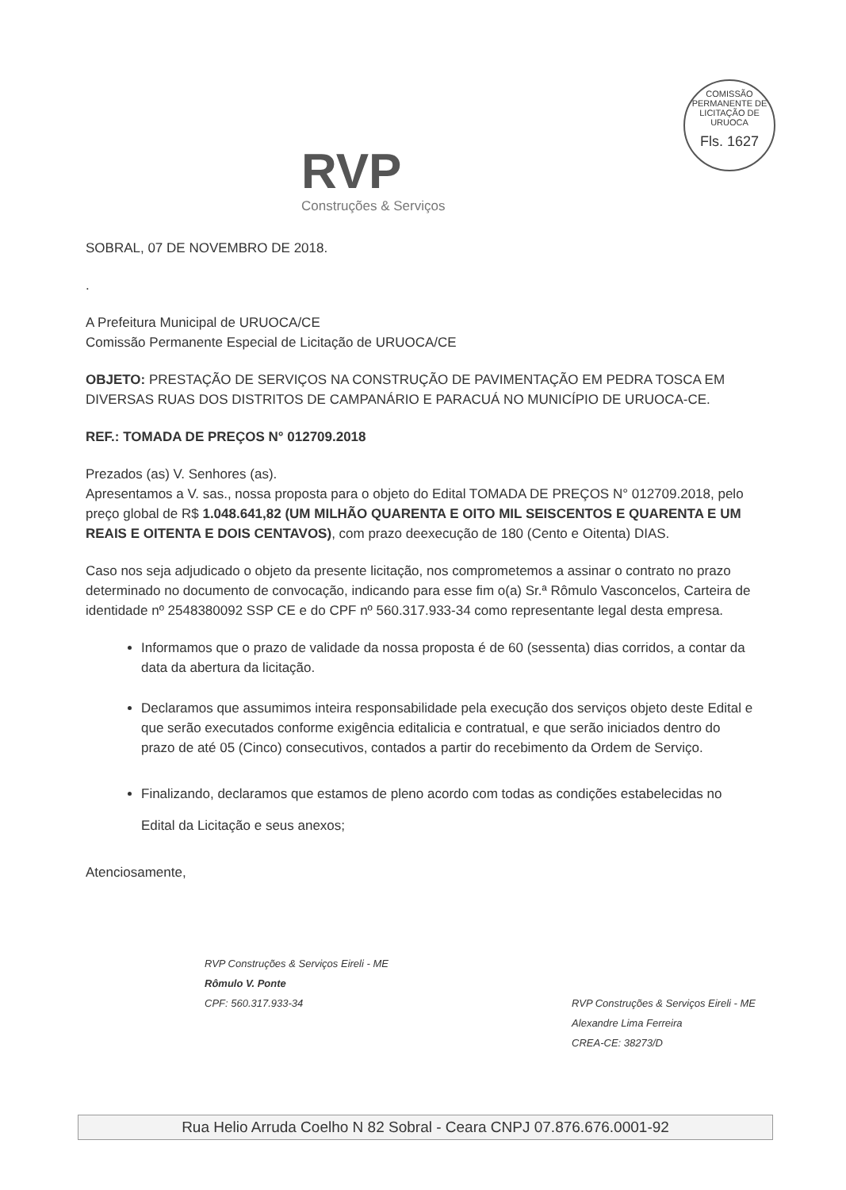RVP
Construções & Serviços
COMISSÃO PERMANENTE DE LICITAÇÃO DE URUOCA
Fls. 1627
SOBRAL, 07 DE NOVEMBRO DE 2018.
.
A Prefeitura Municipal de URUOCA/CE
Comissão Permanente Especial de Licitação de URUOCA/CE
OBJETO: PRESTAÇÃO DE SERVIÇOS NA CONSTRUÇÃO DE PAVIMENTAÇÃO EM PEDRA TOSCA EM DIVERSAS RUAS DOS DISTRITOS DE CAMPANÁRIO E PARACUÁ NO MUNICÍPIO DE URUOCA-CE.
REF.: TOMADA DE PREÇOS N° 012709.2018
Prezados (as) V. Senhores (as).
Apresentamos a V. sas., nossa proposta para o objeto do Edital TOMADA DE PREÇOS N° 012709.2018, pelo preço global de R$ 1.048.641,82 (UM MILHÃO QUARENTA E OITO MIL SEISCENTOS E QUARENTA E UM REAIS E OITENTA E DOIS CENTAVOS), com prazo deexecução de 180 (Cento e Oitenta) DIAS.
Caso nos seja adjudicado o objeto da presente licitação, nos comprometemos a assinar o contrato no prazo determinado no documento de convocação, indicando para esse fim o(a) Sr.ª Rômulo Vasconcelos, Carteira de identidade nº 2548380092 SSP CE e do CPF nº 560.317.933-34 como representante legal desta empresa.
Informamos que o prazo de validade da nossa proposta é de 60 (sessenta) dias corridos, a contar da data da abertura da licitação.
Declaramos que assumimos inteira responsabilidade pela execução dos serviços objeto deste Edital e que serão executados conforme exigência editalicia e contratual, e que serão iniciados dentro do prazo de até 05 (Cinco) consecutivos, contados a partir do recebimento da Ordem de Serviço.
Finalizando, declaramos que estamos de pleno acordo com todas as condições estabelecidas no Edital da Licitação e seus anexos;
Atenciosamente,
RVP Construções & Serviços Eireli - ME
Rômulo V. Ponte
CPF: 560.317.933-34
RVP Construções & Serviços Eireli - ME
Alexandre Lima Ferreira
CREA-CE: 38273/D
Rua Helio Arruda Coelho N 82 Sobral - Ceara CNPJ 07.876.676.0001-92